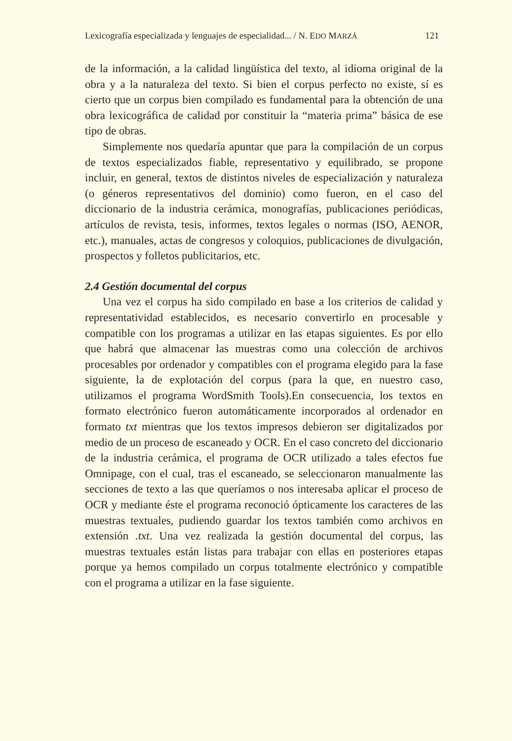Lexicografía especializada y lenguajes de especialidad... / N. EDO MARZÁ 121
de la información, a la calidad lingüística del texto, al idioma original de la obra y a la naturaleza del texto. Si bien el corpus perfecto no existe, sí es cierto que un corpus bien compilado es fundamental para la obtención de una obra lexicográfica de calidad por constituir la “materia prima” básica de ese tipo de obras.
Simplemente nos quedaría apuntar que para la compilación de un corpus de textos especializados fiable, representativo y equilibrado, se propone incluir, en general, textos de distintos niveles de especialización y naturaleza (o géneros representativos del dominio) como fueron, en el caso del diccionario de la industria cerámica, monografías, publicaciones periódicas, artículos de revista, tesis, informes, textos legales o normas (ISO, AENOR, etc.), manuales, actas de congresos y coloquios, publicaciones de divulgación, prospectos y folletos publicitarios, etc.
2.4 Gestión documental del corpus
Una vez el corpus ha sido compilado en base a los criterios de calidad y representatividad establecidos, es necesario convertirlo en procesable y compatible con los programas a utilizar en las etapas siguientes. Es por ello que habrá que almacenar las muestras como una colección de archivos procesables por ordenador y compatibles con el programa elegido para la fase siguiente, la de explotación del corpus (para la que, en nuestro caso, utilizamos el programa WordSmith Tools).En consecuencia, los textos en formato electrónico fueron automáticamente incorporados al ordenador en formato txt mientras que los textos impresos debieron ser digitalizados por medio de un proceso de escaneado y OCR. En el caso concreto del diccionario de la industria cerámica, el programa de OCR utilizado a tales efectos fue Omnipage, con el cual, tras el escaneado, se seleccionaron manualmente las secciones de texto a las que queríamos o nos interesaba aplicar el proceso de OCR y mediante éste el programa reconoció ópticamente los caracteres de las muestras textuales, pudiendo guardar los textos también como archivos en extensión .txt. Una vez realizada la gestión documental del corpus, las muestras textuales están listas para trabajar con ellas en posteriores etapas porque ya hemos compilado un corpus totalmente electrónico y compatible con el programa a utilizar en la fase siguiente.